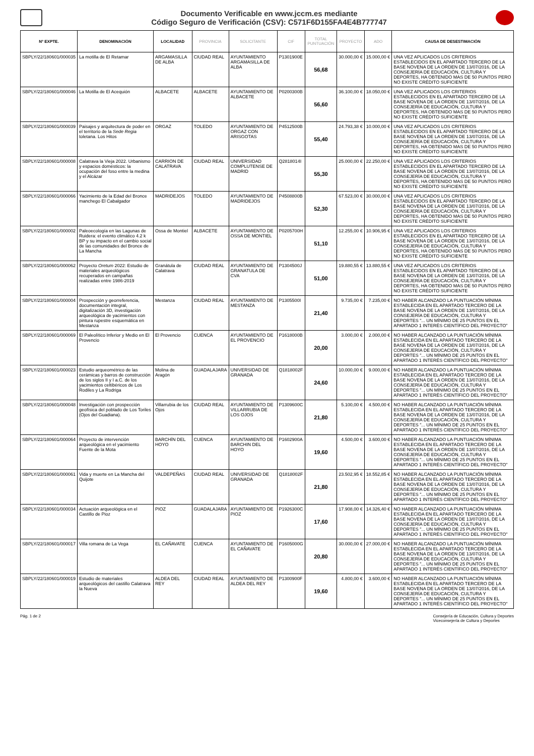Documento Verificable en www.jccm.es mediante
Código Seguro de Verificación (CSV): C571F6D155FA4E4B777747
| Nº EXPTE. | DENOMINACIÓN | LOCALIDAD | PROVINCIA | SOLICITANTE | CIF | TOTAL PUNTUACIÓN | PROYECTO | ADO | CAUSA DE DESESTIMACIÓN |
| --- | --- | --- | --- | --- | --- | --- | --- | --- | --- |
| SBPLY/22/180601/000035 | La motilla de El Retamar | ARGAMASILLA DE ALBA | CIUDAD REAL | AYUNTAMIENTO ARGAMASILLA DE ALBA | P1301900E | 56,68 | 30.000,00 € | 15.000,00 € | UNA VEZ APLICADOS LOS CRITERIOS ESTABLECIDOS EN EL APARTADO TERCERO DE LA BASE NOVENA DE LA ORDEN DE 13/07/2016, DE LA CONSEJERÍA DE EDUCACIÓN, CULTURA Y DEPORTES, HA OBTENIDO MAS DE 50 PUNTOS PERO NO EXISTE CRÉDITO SUFICIENTE |
| SBPLY/22/180601/000046 | La Motilla de El Acequión | ALBACETE | ALBACETE | AYUNTAMIENTO DE ALBACETE | P0200300B | 56,60 | 36.100,00 € | 18.050,00 € | UNA VEZ APLICADOS LOS CRITERIOS ESTABLECIDOS EN EL APARTADO TERCERO DE LA BASE NOVENA DE LA ORDEN DE 13/07/2016, DE LA CONSEJERÍA DE EDUCACIÓN, CULTURA Y DEPORTES, HA OBTENIDO MAS DE 50 PUNTOS PERO NO EXISTE CRÉDITO SUFICIENTE |
| SBPLY/22/180601/000039 | Paisajes y arquitectura de poder en el territorio de la Sede Regia toletana. Los Hitos | ORGAZ | TOLEDO | AYUNTAMIENTO DE ORGAZ CON ARISGOTAS | P4512500B | 55,40 | 24.793,38 € | 10.000,00 € | UNA VEZ APLICADOS LOS CRITERIOS ESTABLECIDOS EN EL APARTADO TERCERO DE LA BASE NOVENA DE LA ORDEN DE 13/07/2016, DE LA CONSEJERÍA DE EDUCACIÓN, CULTURA Y DEPORTES, HA OBTENIDO MAS DE 50 PUNTOS PERO NO EXISTE CRÉDITO SUFICIENTE |
| SBPLY/22/180601/000008 | Calatrava la Vieja 2022. Urbanismo y espacios domésticos: la ocupación del foso entre la medina y el Alcázar | CARRION DE CALATRAVA | CIUDAD REAL | UNIVERSIDAD COMPLUTENSE DE MADRID | Q2818014I | 55,30 | 25.000,00 € | 22.250,00 € | UNA VEZ APLICADOS LOS CRITERIOS ESTABLECIDOS EN EL APARTADO TERCERO DE LA BASE NOVENA DE LA ORDEN DE 13/07/2016, DE LA CONSEJERÍA DE EDUCACIÓN, CULTURA Y DEPORTES, HA OBTENIDO MAS DE 50 PUNTOS PERO NO EXISTE CRÉDITO SUFICIENTE |
| SBPLY/22/180601/000066 | Yacimiento de la Edad del Bronce manchego El Cabalgador | MADRIDEJOS | TOLEDO | AYUNTAMIENTO DE MADRIDEJOS | P4508800B | 52,30 | 67.523,00 € | 30.000,00 € | UNA VEZ APLICADOS LOS CRITERIOS ESTABLECIDOS EN EL APARTADO TERCERO DE LA BASE NOVENA DE LA ORDEN DE 13/07/2016, DE LA CONSEJERÍA DE EDUCACIÓN, CULTURA Y DEPORTES, HA OBTENIDO MAS DE 50 PUNTOS PERO NO EXISTE CRÉDITO SUFICIENTE |
| SBPLY/22/180601/000002 | Paleoecología en las Lagunas de Ruidera: el evento climático 4.2 k BP y su impacto en el cambio social de las comunidades del Bronce de La Mancha | Ossa de Montiel | ALBACETE | AYUNTAMIENTO DE OSSA DE MONTIEL | P0205700H | 51,10 | 12.255,00 € | 10.906,95 € | UNA VEZ APLICADOS LOS CRITERIOS ESTABLECIDOS EN EL APARTADO TERCERO DE LA BASE NOVENA DE LA ORDEN DE 13/07/2016, DE LA CONSEJERÍA DE EDUCACIÓN, CULTURA Y DEPORTES, HA OBTENIDO MAS DE 50 PUNTOS PERO NO EXISTE CRÉDITO SUFICIENTE |
| SBPLY/22/180601/000062 | Proyecto Oretum 2022: Estudio de materiales arqueológicos recuperados en campañas realizadas entre 1986-2019 | Granátula de Calatrava | CIUDAD REAL | AYUNTAMIENTO DE GRANATULA DE CVA | P1304500J | 51,00 | 19.880,55 € | 13.880,55 € | UNA VEZ APLICADOS LOS CRITERIOS ESTABLECIDOS EN EL APARTADO TERCERO DE LA BASE NOVENA DE LA ORDEN DE 13/07/2016, DE LA CONSEJERÍA DE EDUCACIÓN, CULTURA Y DEPORTES, HA OBTENIDO MAS DE 50 PUNTOS PERO NO EXISTE CRÉDITO SUFICIENTE |
| SBPLY/22/180601/000004 | Prospección y georreferencia, documentación integral, digitalización 3D, investigación arqueológica de yacimientos con pintura rupestre esquemática en Mestanza | Mestanza | CIUDAD REAL | AYUNTAMIENTO DE MESTANZA | P1305500I | 21,40 | 9.735,00 € | 7.235,00 € | NO HABER ALCANZADO LA PUNTUACIÓN MÍNIMA ESTABLECIDA EN EL APARTADO TERCERO DE LA BASE NOVENA DE LA ORDEN DE 13/07/2016, DE LA CONSEJERÍA DE EDUCACIÓN, CULTURA Y DEPORTES "... UN MÍNIMO DE 25 PUNTOS EN EL APARTADO 1 INTERÉS CIENTÍFICO DEL PROYECTO" |
| SBPLY/22/180601/000069 | El Paleolítico Inferior y Medio en El Provencio | El Provencio | CUENCA | AYUNTAMIENTO DE EL PROVENCIO | P1618000B | 20,00 | 3.000,00 € | 2.000,00 € | NO HABER ALCANZADO LA PUNTUACIÓN MÍNIMA ESTABLECIDA EN EL APARTADO TERCERO DE LA BASE NOVENA DE LA ORDEN DE 13/07/2016, DE LA CONSEJERÍA DE EDUCACIÓN, CULTURA Y DEPORTES "... UN MÍNIMO DE 25 PUNTOS EN EL APARTADO 1 INTERÉS CIENTÍFICO DEL PROYECTO" |
| SBPLY/22/180601/000023 | Estudio arqueométrico de las cerámicas y barros de construcción de los siglos II y I a.C. de los yacimientos celtibéricos de Los Rodiles y La Rodriga | Molina de Aragón | GUADALAJARA | UNIVERSIDAD DE GRANADA | Q1818002F | 24,60 | 10.000,00 € | 9.000,00 € | NO HABER ALCANZADO LA PUNTUACIÓN MÍNIMA ESTABLECIDA EN EL APARTADO TERCERO DE LA BASE NOVENA DE LA ORDEN DE 13/07/2016, DE LA CONSEJERÍA DE EDUCACIÓN, CULTURA Y DEPORTES "... UN MÍNIMO DE 25 PUNTOS EN EL APARTADO 1 INTERÉS CIENTÍFICO DEL PROYECTO" |
| SBPLY/22/180601/000048 | Investigación con prospección geofísica del poblado de Los Toriles (Ojos del Guadiana). | Villarrubia de los Ojos | CIUDAD REAL | AYUNTAMIENTO DE VILLARRUBIA DE LOS OJOS | P1309600C | 21,80 | 5.100,00 € | 4.500,00 € | NO HABER ALCANZADO LA PUNTUACIÓN MÍNIMA ESTABLECIDA EN EL APARTADO TERCERO DE LA BASE NOVENA DE LA ORDEN DE 13/07/2016, DE LA CONSEJERÍA DE EDUCACIÓN, CULTURA Y DEPORTES "... UN MÍNIMO DE 25 PUNTOS EN EL APARTADO 1 INTERÉS CIENTÍFICO DEL PROYECTO" |
| SBPLY/22/180601/000064 | Proyecto de intervención arqueológica en el yacimiento Fuente de la Mota | BARCHÍN DEL HOYO | CUENCA | AYUNTAMIENTO DE BARCHIN DEL HOYO | P1602900A | 19,60 | 4.500,00 € | 3.600,00 € | NO HABER ALCANZADO LA PUNTUACIÓN MÍNIMA ESTABLECIDA EN EL APARTADO TERCERO DE LA BASE NOVENA DE LA ORDEN DE 13/07/2016, DE LA CONSEJERÍA DE EDUCACIÓN, CULTURA Y DEPORTES "... UN MÍNIMO DE 25 PUNTOS EN EL APARTADO 1 INTERÉS CIENTÍFICO DEL PROYECTO" |
| SBPLY/22/180601/000061 | Vida y muerte en La Mancha del Quijote | VALDEPEÑAS | CIUDAD REAL | UNIVERSIDAD DE GRANADA | Q1818002F | 21,80 | 23.502,95 € | 18.552,85 € | NO HABER ALCANZADO LA PUNTUACIÓN MÍNIMA ESTABLECIDA EN EL APARTADO TERCERO DE LA BASE NOVENA DE LA ORDEN DE 13/07/2016, DE LA CONSEJERÍA DE EDUCACIÓN, CULTURA Y DEPORTES "... UN MÍNIMO DE 25 PUNTOS EN EL APARTADO 1 INTERÉS CIENTÍFICO DEL PROYECTO" |
| SBPLY/22/180601/000034 | Actuación arqueológica en el Castillo de Pioz | PIOZ | GUADALAJARA | AYUNTAMIENTO DE PIOZ | P1926300C | 17,60 | 17.908,00 € | 14.326,40 € | NO HABER ALCANZADO LA PUNTUACIÓN MÍNIMA ESTABLECIDA EN EL APARTADO TERCERO DE LA BASE NOVENA DE LA ORDEN DE 13/07/2016, DE LA CONSEJERÍA DE EDUCACIÓN, CULTURA Y DEPORTES "... UN MÍNIMO DE 25 PUNTOS EN EL APARTADO 1 INTERÉS CIENTÍFICO DEL PROYECTO" |
| SBPLY/22/180601/000017 | Villa romana de La Vega | EL CAÑAVATE | CUENCA | AYUNTAMIENTO DE EL CAÑAVATE | P1605000G | 20,80 | 30.000,00 € | 27.000,00 € | NO HABER ALCANZADO LA PUNTUACIÓN MÍNIMA ESTABLECIDA EN EL APARTADO TERCERO DE LA BASE NOVENA DE LA ORDEN DE 13/07/2016, DE LA CONSEJERÍA DE EDUCACIÓN, CULTURA Y DEPORTES "... UN MÍNIMO DE 25 PUNTOS EN EL APARTADO 1 INTERÉS CIENTÍFICO DEL PROYECTO" |
| SBPLY/22/180601/000019 | Estudio de materiales arqueológicos del castillo Calatrava la Nueva | ALDEA DEL REY | CIUDAD REAL | AYUNTAMIENTO DE ALDEA DEL REY | P1300900F | 19,60 | 4.800,00 € | 3.600,00 € | NO HABER ALCANZADO LA PUNTUACIÓN MÍNIMA ESTABLECIDA EN EL APARTADO TERCERO DE LA BASE NOVENA DE LA ORDEN DE 13/07/2016, DE LA CONSEJERÍA DE EDUCACIÓN, CULTURA Y DEPORTES "... UN MÍNIMO DE 25 PUNTOS EN EL APARTADO 1 INTERÉS CIENTÍFICO DEL PROYECTO" |
Pág. 1 de 2 Consejería de Educación, Cultura y Deportes
Viceconsejería de Cultura y Deportes